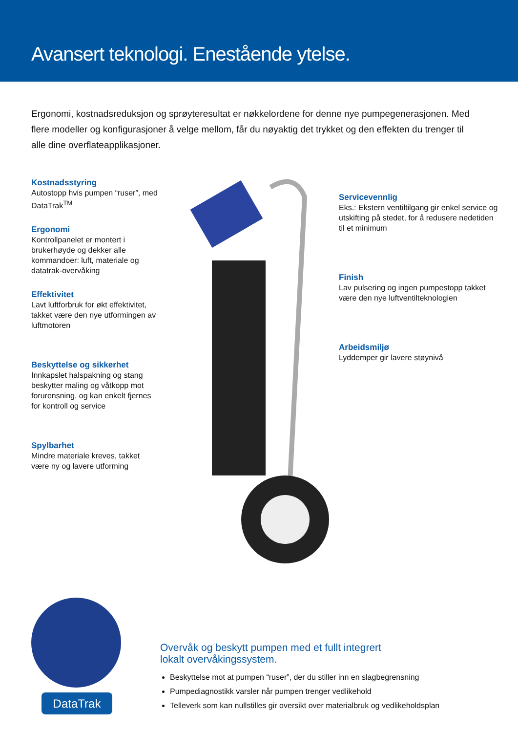Avansert teknologi. Enestående ytelse.
Ergonomi, kostnadsreduksjon og sprøyteresultat er nøkkelordene for denne nye pumpegenerasjonen. Med flere modeller og konfigurasjoner å velge mellom, får du nøyaktig det trykket og den effekten du trenger til alle dine overflateapplikasjoner.
Kostnadsstyring
Autostopp hvis pumpen “ruser”, med DataTrak<sup>TM</sup>
Ergonomi
Kontrollpanelet er montert i brukerhøyde og dekker alle kommandoer: luft, materiale og datatrak-overvåking
Effektivitet
Lavt luftforbruk for økt effektivitet, takket være den nye utformingen av luftmotoren
Beskyttelse og sikkerhet
Innkapslet halspakning og stang beskytter maling og våtkopp mot forurensning, og kan enkelt fjernes for kontroll og service
Spylbarhet
Mindre materiale kreves, takket være ny og lavere utforming
Servicevennlig
Eks.: Ekstern ventiltilgang gir enkel service og utskifting på stedet, for å redusere nedetiden til et minimum
Finish
Lav pulsering og ingen pumpestopp takket være den nye luftventilteknologien
Arbeidsmiljø
Lyddemper gir lavere støynivå
DataTrak
Overvåk og beskytt pumpen med et fullt integrert lokalt overvåkingssystem.
Beskyttelse mot at pumpen “ruser”, der du stiller inn en slagbegrensning
Pumpediagnostikk varsler når pumpen trenger vedlikehold
Telleverk som kan nullstilles gir oversikt over materialbruk og vedlikeholdsplan